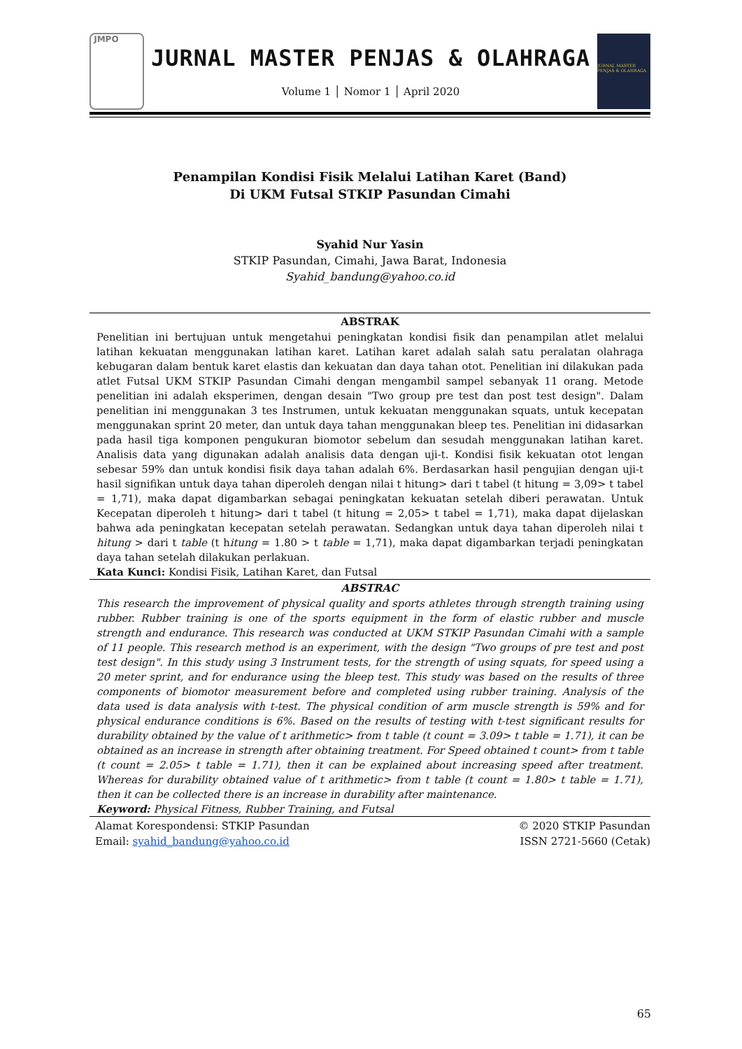JMPO
JURNAL MASTER PENJAS & OLAHRAGA
Volume 1 │ Nomor 1 │ April 2020
JURNAL MASTER PENJAS & OLAHRAGA
Penampilan Kondisi Fisik Melalui Latihan Karet (Band)
Di UKM Futsal STKIP Pasundan Cimahi
Syahid Nur Yasin
STKIP Pasundan, Cimahi, Jawa Barat, Indonesia
Syahid_bandung@yahoo.co.id
ABSTRAK
Penelitian ini bertujuan untuk mengetahui peningkatan kondisi fisik dan penampilan atlet melalui latihan kekuatan menggunakan latihan karet. Latihan karet adalah salah satu peralatan olahraga kebugaran dalam bentuk karet elastis dan kekuatan dan daya tahan otot. Penelitian ini dilakukan pada atlet Futsal UKM STKIP Pasundan Cimahi dengan mengambil sampel sebanyak 11 orang. Metode penelitian ini adalah eksperimen, dengan desain "Two group pre test dan post test design". Dalam penelitian ini menggunakan 3 tes Instrumen, untuk kekuatan menggunakan squats, untuk kecepatan menggunakan sprint 20 meter, dan untuk daya tahan menggunakan bleep tes. Penelitian ini didasarkan pada hasil tiga komponen pengukuran biomotor sebelum dan sesudah menggunakan latihan karet. Analisis data yang digunakan adalah analisis data dengan uji-t. Kondisi fisik kekuatan otot lengan sebesar 59% dan untuk kondisi fisik daya tahan adalah 6%. Berdasarkan hasil pengujian dengan uji-t hasil signifikan untuk daya tahan diperoleh dengan nilai t hitung> dari t tabel (t hitung = 3,09> t tabel = 1,71), maka dapat digambarkan sebagai peningkatan kekuatan setelah diberi perawatan. Untuk Kecepatan diperoleh t hitung> dari t tabel (t hitung = 2,05> t tabel = 1,71), maka dapat dijelaskan bahwa ada peningkatan kecepatan setelah perawatan. Sedangkan untuk daya tahan diperoleh nilai t hitung > dari t table (t hitung = 1.80 > t table = 1,71), maka dapat digambarkan terjadi peningkatan daya tahan setelah dilakukan perlakuan.
Kata Kunci: Kondisi Fisik, Latihan Karet, dan Futsal
ABSTRAC
This research the improvement of physical quality and sports athletes through strength training using rubber. Rubber training is one of the sports equipment in the form of elastic rubber and muscle strength and endurance. This research was conducted at UKM STKIP Pasundan Cimahi with a sample of 11 people. This research method is an experiment, with the design "Two groups of pre test and post test design". In this study using 3 Instrument tests, for the strength of using squats, for speed using a 20 meter sprint, and for endurance using the bleep test. This study was based on the results of three components of biomotor measurement before and completed using rubber training. Analysis of the data used is data analysis with t-test. The physical condition of arm muscle strength is 59% and for physical endurance conditions is 6%. Based on the results of testing with t-test significant results for durability obtained by the value of t arithmetic> from t table (t count = 3.09> t table = 1.71), it can be obtained as an increase in strength after obtaining treatment. For Speed obtained t count> from t table (t count = 2.05> t table = 1.71), then it can be explained about increasing speed after treatment. Whereas for durability obtained value of t arithmetic> from t table (t count = 1.80> t table = 1.71), then it can be collected there is an increase in durability after maintenance.
Keyword: Physical Fitness, Rubber Training, and Futsal
Alamat Korespondensi: STKIP Pasundan
Email: syahid_bandung@yahoo.co.id
© 2020 STKIP Pasundan
ISSN 2721-5660 (Cetak)
65